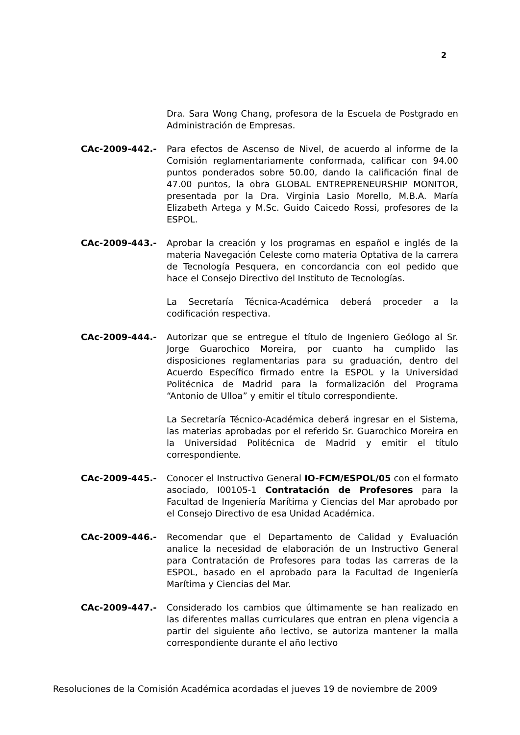2
Dra. Sara Wong Chang, profesora de la Escuela de Postgrado en Administración de Empresas.
CAc-2009-442.- Para efectos de Ascenso de Nivel, de acuerdo al informe de la Comisión reglamentariamente conformada, calificar con 94.00 puntos ponderados sobre 50.00, dando la calificación final de 47.00 puntos, la obra GLOBAL ENTREPRENEURSHIP MONITOR, presentada por la Dra. Virginia Lasio Morello, M.B.A. María Elizabeth Artega y M.Sc. Guido Caicedo Rossi, profesores de la ESPOL.
CAc-2009-443.- Aprobar la creación y los programas en español e inglés de la materia Navegación Celeste como materia Optativa de la carrera de Tecnología Pesquera, en concordancia con eol pedido que hace el Consejo Directivo del Instituto de Tecnologías.
La Secretaría Técnica-Académica deberá proceder a la codificación respectiva.
CAc-2009-444.- Autorizar que se entregue el título de Ingeniero Geólogo al Sr. Jorge Guarochico Moreira, por cuanto ha cumplido las disposiciones reglamentarias para su graduación, dentro del Acuerdo Específico firmado entre la ESPOL y la Universidad Politécnica de Madrid para la formalización del Programa “Antonio de Ulloa” y emitir el título correspondiente.
La Secretaría Técnico-Académica deberá ingresar en el Sistema, las materias aprobadas por el referido Sr. Guarochico Moreira en la Universidad Politécnica de Madrid y emitir el título correspondiente.
CAc-2009-445.- Conocer el Instructivo General IO-FCM/ESPOL/05 con el formato asociado, I00105-1 Contratación de Profesores para la Facultad de Ingeniería Marítima y Ciencias del Mar aprobado por el Consejo Directivo de esa Unidad Académica.
CAc-2009-446.- Recomendar que el Departamento de Calidad y Evaluación analice la necesidad de elaboración de un Instructivo General para Contratación de Profesores para todas las carreras de la ESPOL, basado en el aprobado para la Facultad de Ingeniería Marítima y Ciencias del Mar.
CAc-2009-447.- Considerado los cambios que últimamente se han realizado en las diferentes mallas curriculares que entran en plena vigencia a partir del siguiente año lectivo, se autoriza mantener la malla correspondiente durante el año lectivo
Resoluciones de la Comisión Académica acordadas el jueves 19 de noviembre de 2009